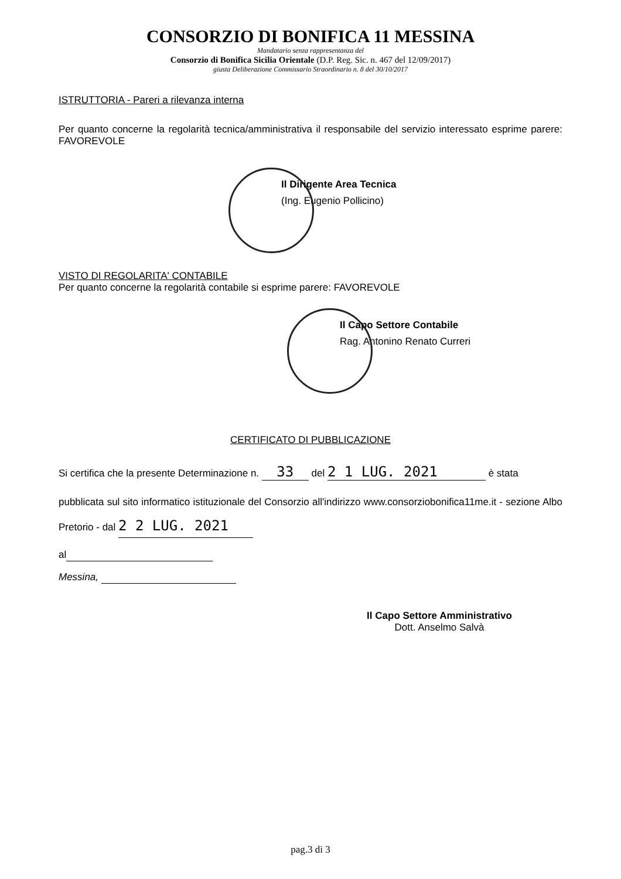CONSORZIO DI BONIFICA 11 MESSINA
Mandatario senza rappresentanza del
Consorzio di Bonifica Sicilia Orientale (D.P. Reg. Sic. n. 467 del 12/09/2017)
giusta Deliberazione Commissario Straordinario n. 8 del 30/10/2017
ISTRUTTORIA - Pareri a rilevanza interna
Per quanto concerne la regolarità tecnica/amministrativa il responsabile del servizio interessato esprime parere: FAVOREVOLE
Il Dirigente Area Tecnica
(Ing. Eugenio Pollicino)
VISTO DI REGOLARITA' CONTABILE
Per quanto concerne la regolarità contabile si esprime parere: FAVOREVOLE
Il Capo Settore Contabile
Rag. Antonino Renato Curreri
CERTIFICATO DI PUBBLICAZIONE
Si certifica che la presente Determinazione n. 33 del 2 1 LUG. 2021 è stata
pubblicata sul sito informatico istituzionale del Consorzio all'indirizzo www.consorziobonifica11me.it - sezione Albo Pretorio - dal 2 2 LUG. 2021
al
Messina,
Il Capo Settore Amministrativo
Dott. Anselmo Salvà
pag.3 di 3